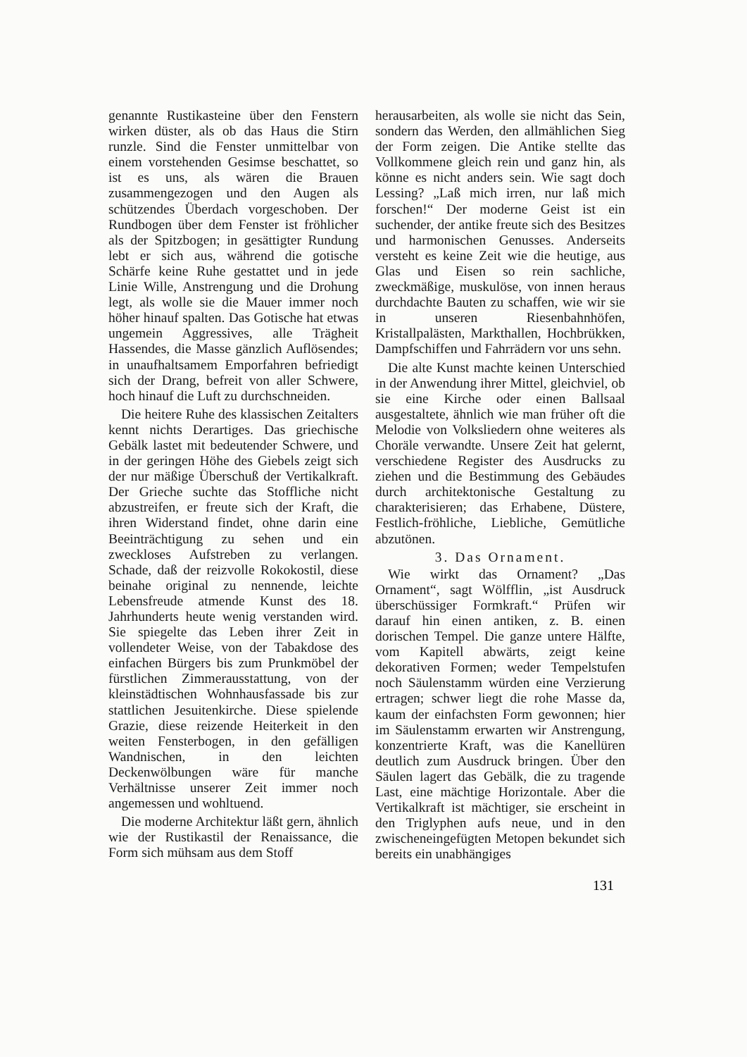genannte Rustikasteine über den Fenstern wirken düster, als ob das Haus die Stirn runzle. Sind die Fenster unmittelbar von einem vorstehenden Gesimse beschattet, so ist es uns, als wären die Brauen zusammengezogen und den Augen als schützendes Überdach vorgeschoben. Der Rundbogen über dem Fenster ist fröhlicher als der Spitzbogen; in gesättigter Rundung lebt er sich aus, während die gotische Schärfe keine Ruhe gestattet und in jede Linie Wille, Anstrengung und die Drohung legt, als wolle sie die Mauer immer noch höher hinauf spalten. Das Gotische hat etwas ungemein Aggressives, alle Trägheit Hassendes, die Masse gänzlich Auflösendes; in unaufhaltsamem Emporfahren befriedigt sich der Drang, befreit von aller Schwere, hoch hinauf die Luft zu durchschneiden.
Die heitere Ruhe des klassischen Zeitalters kennt nichts Derartiges. Das griechische Gebälk lastet mit bedeutender Schwere, und in der geringen Höhe des Giebels zeigt sich der nur mäßige Überschuß der Vertikalkraft. Der Grieche suchte das Stoffliche nicht abzustreifen, er freute sich der Kraft, die ihren Widerstand findet, ohne darin eine Beeinträchtigung zu sehen und ein zweckloses Aufstreben zu verlangen. Schade, daß der reizvolle Rokokostil, diese beinahe original zu nennende, leichte Lebensfreude atmende Kunst des 18. Jahrhunderts heute wenig verstanden wird. Sie spiegelte das Leben ihrer Zeit in vollendeter Weise, von der Tabakdose des einfachen Bürgers bis zum Prunkmöbel der fürstlichen Zimmerausstattung, von der kleinstädtischen Wohnhausfassade bis zur stattlichen Jesuitenkirche. Diese spielende Grazie, diese reizende Heiterkeit in den weiten Fensterbogen, in den gefälligen Wandnischen, in den leichten Deckenwölbungen wäre für manche Verhältnisse unserer Zeit immer noch angemessen und wohltuend.
Die moderne Architektur läßt gern, ähnlich wie der Rustikastil der Renaissance, die Form sich mühsam aus dem Stoff
herausarbeiten, als wolle sie nicht das Sein, sondern das Werden, den allmählichen Sieg der Form zeigen. Die Antike stellte das Vollkommene gleich rein und ganz hin, als könne es nicht anders sein. Wie sagt doch Lessing? „Laß mich irren, nur laß mich forschen!“ Der moderne Geist ist ein suchender, der antike freute sich des Besitzes und harmonischen Genusses. Anderseits versteht es keine Zeit wie die heutige, aus Glas und Eisen so rein sachliche, zweckmäßige, muskulöse, von innen heraus durchdachte Bauten zu schaffen, wie wir sie in unseren Riesenbahnhöfen, Kristallpalästen, Markthallen, Hochbrükken, Dampfschiffen und Fahrrädern vor uns sehn.
Die alte Kunst machte keinen Unterschied in der Anwendung ihrer Mittel, gleichviel, ob sie eine Kirche oder einen Ballsaal ausgestaltete, ähnlich wie man früher oft die Melodie von Volksliedern ohne weiteres als Choräle verwandte. Unsere Zeit hat gelernt, verschiedene Register des Ausdrucks zu ziehen und die Bestimmung des Gebäudes durch architektonische Gestaltung zu charakterisieren; das Erhabene, Düstere, Festlich-fröhliche, Liebliche, Gemütliche abzutönen.
3. Das Ornament.
Wie wirkt das Ornament? „Das Ornament“, sagt Wölfflin, „ist Ausdruck überschüssiger Formkraft.“ Prüfen wir darauf hin einen antiken, z. B. einen dorischen Tempel. Die ganze untere Hälfte, vom Kapitell abwärts, zeigt keine dekorativen Formen; weder Tempelstufen noch Säulenstamm würden eine Verzierung ertragen; schwer liegt die rohe Masse da, kaum der einfachsten Form gewonnen; hier im Säulenstamm erwarten wir Anstrengung, konzentrierte Kraft, was die Kanellüren deutlich zum Ausdruck bringen. Über den Säulen lagert das Gebälk, die zu tragende Last, eine mächtige Horizontale. Aber die Vertikalkraft ist mächtiger, sie erscheint in den Triglyphen aufs neue, und in den zwischeneingefügten Metopen bekundet sich bereits ein unabhängiges
131